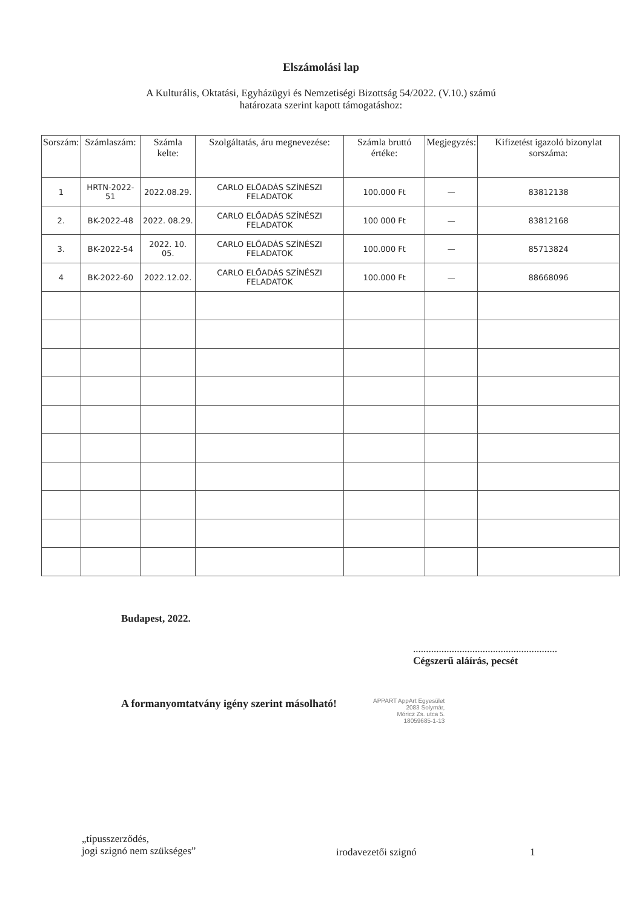Elszámolási lap
A Kulturális, Oktatási, Egyházügyi és Nemzetiségi Bizottság 54/2022. (V.10.) számú
határozata szerint kapott támogatáshoz:
| Sorszám: | Számlaszám: | Számla kelte: | Szolgáltatás, áru megnevezése: | Számla bruttó értéke: | Megjegyzés: | Kifizetést igazoló bizonylat sorszáma: |
| --- | --- | --- | --- | --- | --- | --- |
| 1 | HRTN-2022-51 | 2022.08.29. | CARLO ELŐADÁS SZÍNÉSZI FELADATOK | 100.000 Ft | — | 83812138 |
| 2. | BK-2022-48 | 2022. 08.29. | CARLO ELŐADÁS SZÍNÉSZI FELADATOK | 100 000 Ft | — | 83812168 |
| 3. | BK-2022-54 | 2022. 10. 05. | CARLO ELŐADÁS SZÍNÉSZI FELADATOK | 100.000 Ft | — | 85713824 |
| 4 | BK-2022-60 | 2022.12.02. | CARLO ELŐADÁS SZÍNÉSZI FELADATOK | 100.000 Ft | — | 88668096 |
Budapest, 2022.
........................................................
Cégszerű aláírás, pecsét
A formanyomtatvány igény szerint másolható!
APPART AppArt Egyesület
2083 Solymár,
Móricz Zs. utca 5.
18059685-1-13
„típusszerződés,
jogi szignó nem szükséges”
irodavezetői szignó 1